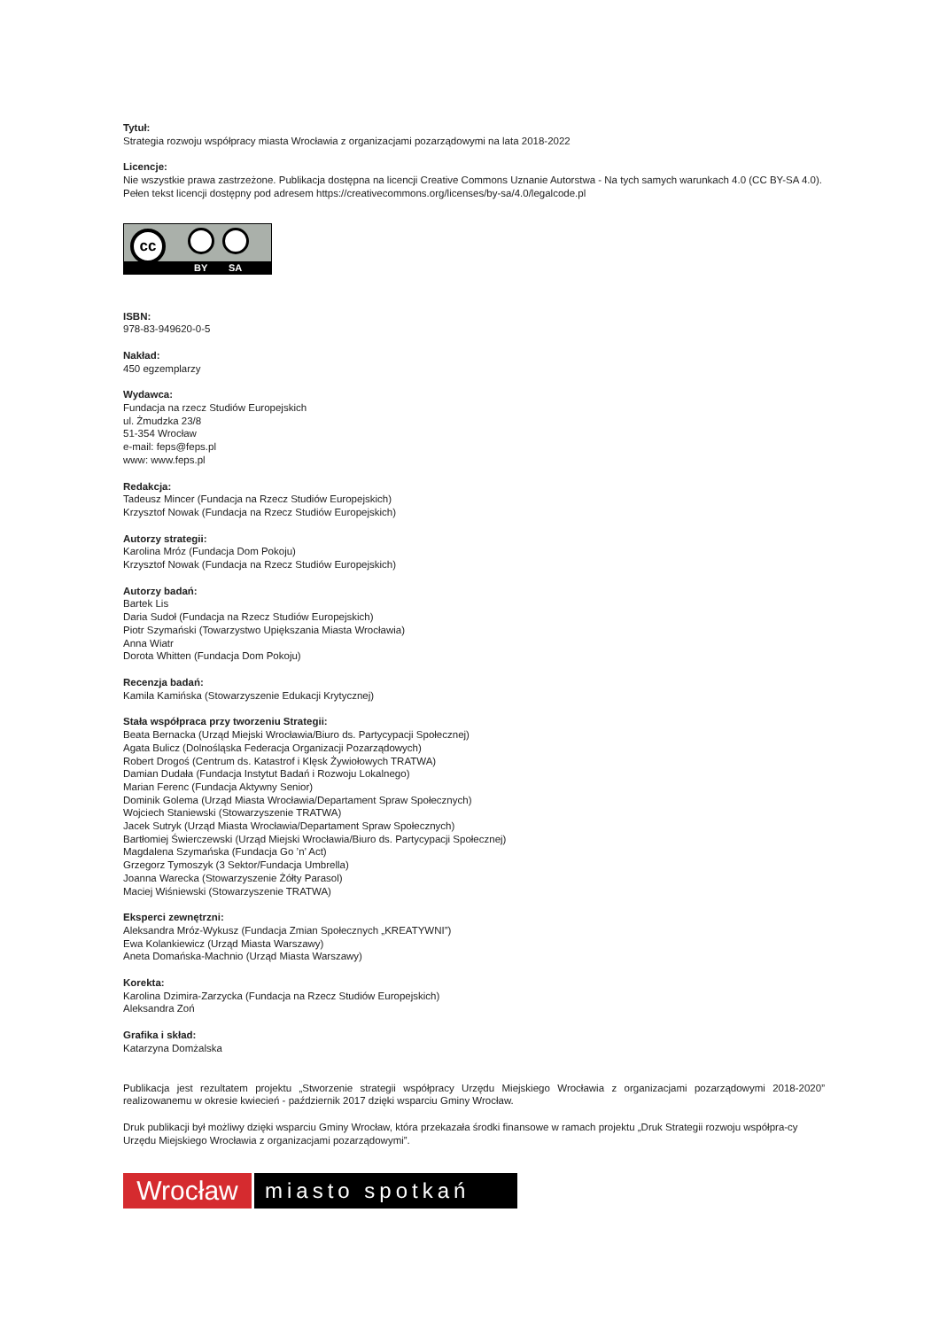Tytuł:
Strategia rozwoju współpracy miasta Wrocławia z organizacjami pozarządowymi na lata 2018-2022
Licencje:
Nie wszystkie prawa zastrzeżone. Publikacja dostępna na licencji Creative Commons Uznanie Autorstwa - Na tych samych warunkach 4.0 (CC BY-SA 4.0). Pełen tekst licencji dostępny pod adresem https://creativecommons.org/licenses/by-sa/4.0/legalcode.pl
cc
BY SA
ISBN:
978-83-949620-0-5
Nakład:
450 egzemplarzy
Wydawca:
Fundacja na rzecz Studiów Europejskich
ul. Żmudzka 23/8
51-354 Wrocław
e-mail: feps@feps.pl
www: www.feps.pl
Redakcja:
Tadeusz Mincer (Fundacja na Rzecz Studiów Europejskich)
Krzysztof Nowak (Fundacja na Rzecz Studiów Europejskich)
Autorzy strategii:
Karolina Mróz (Fundacja Dom Pokoju)
Krzysztof Nowak (Fundacja na Rzecz Studiów Europejskich)
Autorzy badań:
Bartek Lis
Daria Sudoł (Fundacja na Rzecz Studiów Europejskich)
Piotr Szymański (Towarzystwo Upiększania Miasta Wrocławia)
Anna Wiatr
Dorota Whitten (Fundacja Dom Pokoju)
Recenzja badań:
Kamila Kamińska (Stowarzyszenie Edukacji Krytycznej)
Stała współpraca przy tworzeniu Strategii:
Beata Bernacka (Urząd Miejski Wrocławia/Biuro ds. Partycypacji Społecznej)
Agata Bulicz (Dolnośląska Federacja Organizacji Pozarządowych)
Robert Drogoś (Centrum ds. Katastrof i Klęsk Żywiołowych TRATWA)
Damian Dudała (Fundacja Instytut Badań i Rozwoju Lokalnego)
Marian Ferenc (Fundacja Aktywny Senior)
Dominik Golema (Urząd Miasta Wrocławia/Departament Spraw Społecznych)
Wojciech Staniewski (Stowarzyszenie TRATWA)
Jacek Sutryk (Urząd Miasta Wrocławia/Departament Spraw Społecznych)
Bartłomiej Świerczewski (Urząd Miejski Wrocławia/Biuro ds. Partycypacji Społecznej)
Magdalena Szymańska (Fundacja Go ’n’ Act)
Grzegorz Tymoszyk (3 Sektor/Fundacja Umbrella)
Joanna Warecka (Stowarzyszenie Żółty Parasol)
Maciej Wiśniewski (Stowarzyszenie TRATWA)
Eksperci zewnętrzni:
Aleksandra Mróz-Wykusz (Fundacja Zmian Społecznych „KREATYWNI”)
Ewa Kolankiewicz (Urząd Miasta Warszawy)
Aneta Domańska-Machnio (Urząd Miasta Warszawy)
Korekta:
Karolina Dzimira-Zarzycka (Fundacja na Rzecz Studiów Europejskich)
Aleksandra Zoń
Grafika i skład:
Katarzyna Domżalska
Publikacja jest rezultatem projektu „Stworzenie strategii współpracy Urzędu Miejskiego Wrocławia z organizacjami pozarządowymi 2018-2020” realizowanemu w okresie kwiecień - październik 2017 dzięki wsparciu Gminy Wrocław.
Druk publikacji był możliwy dzięki wsparciu Gminy Wrocław, która przekazała środki finansowe w ramach projektu „Druk Strategii rozwoju współpra-cy Urzędu Miejskiego Wrocławia z organizacjami pozarządowymi”.
Wrocław
miasto spotkań